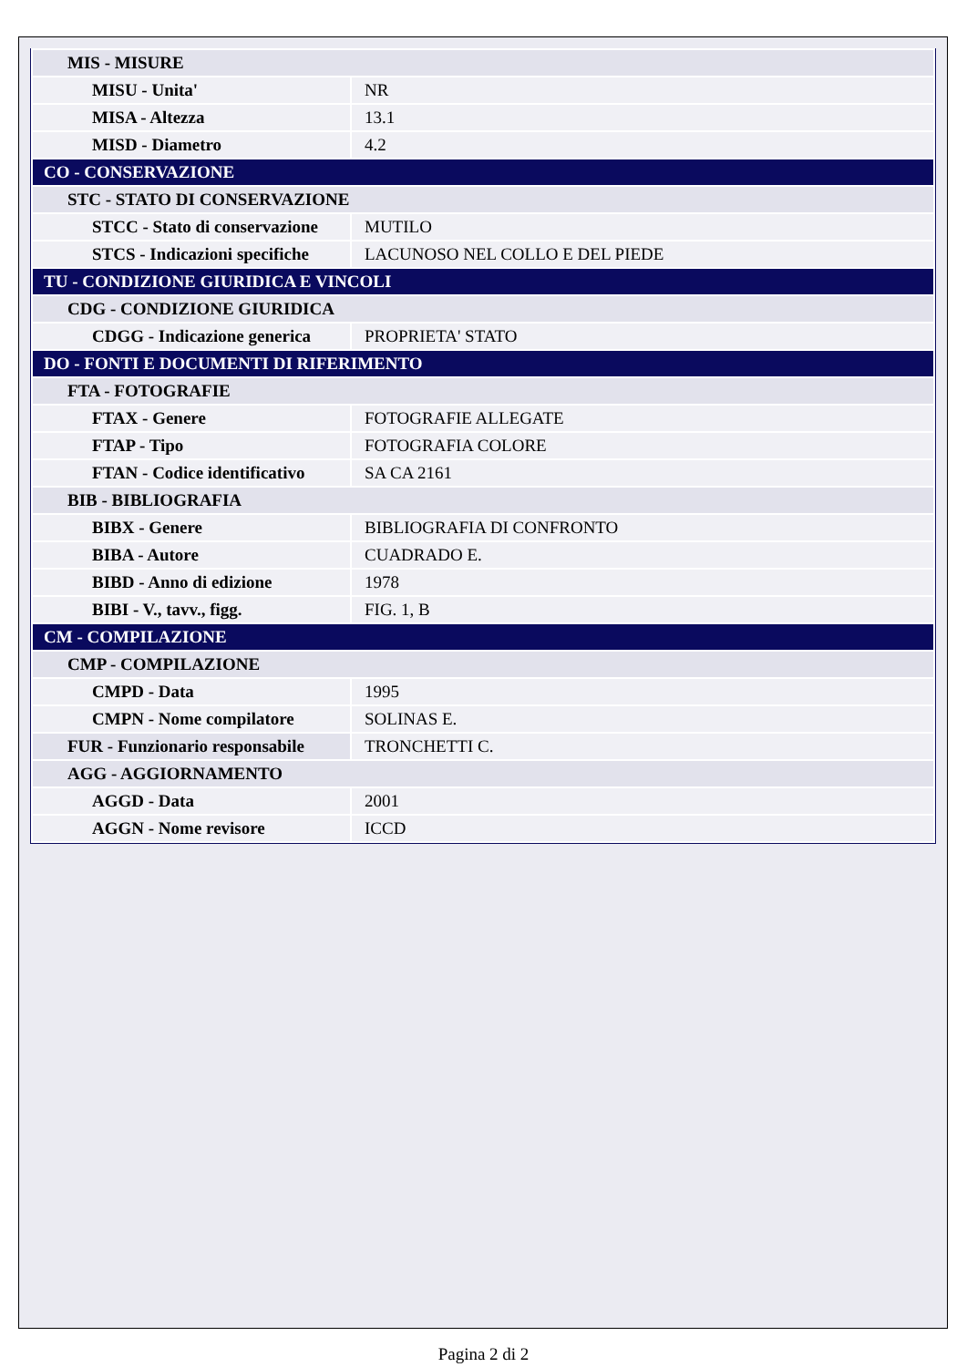| MIS - MISURE | |
| MISU - Unita' | NR |
| MISA - Altezza | 13.1 |
| MISD - Diametro | 4.2 |
| CO - CONSERVAZIONE | |
| STC - STATO DI CONSERVAZIONE | |
| STCC - Stato di conservazione | MUTILO |
| STCS - Indicazioni specifiche | LACUNOSO NEL COLLO E DEL PIEDE |
| TU - CONDIZIONE GIURIDICA E VINCOLI | |
| CDG - CONDIZIONE GIURIDICA | |
| CDGG - Indicazione generica | PROPRIETA' STATO |
| DO - FONTI E DOCUMENTI DI RIFERIMENTO | |
| FTA - FOTOGRAFIE | |
| FTAX - Genere | FOTOGRAFIE ALLEGATE |
| FTAP - Tipo | FOTOGRAFIA COLORE |
| FTAN - Codice identificativo | SA CA 2161 |
| BIB - BIBLIOGRAFIA | |
| BIBX - Genere | BIBLIOGRAFIA DI CONFRONTO |
| BIBA - Autore | CUADRADO E. |
| BIBD - Anno di edizione | 1978 |
| BIBI - V., tavv., figg. | FIG. 1, B |
| CM - COMPILAZIONE | |
| CMP - COMPILAZIONE | |
| CMPD - Data | 1995 |
| CMPN - Nome compilatore | SOLINAS E. |
| FUR - Funzionario responsabile | TRONCHETTI C. |
| AGG - AGGIORNAMENTO | |
| AGGD - Data | 2001 |
| AGGN - Nome revisore | ICCD |
Pagina 2 di 2